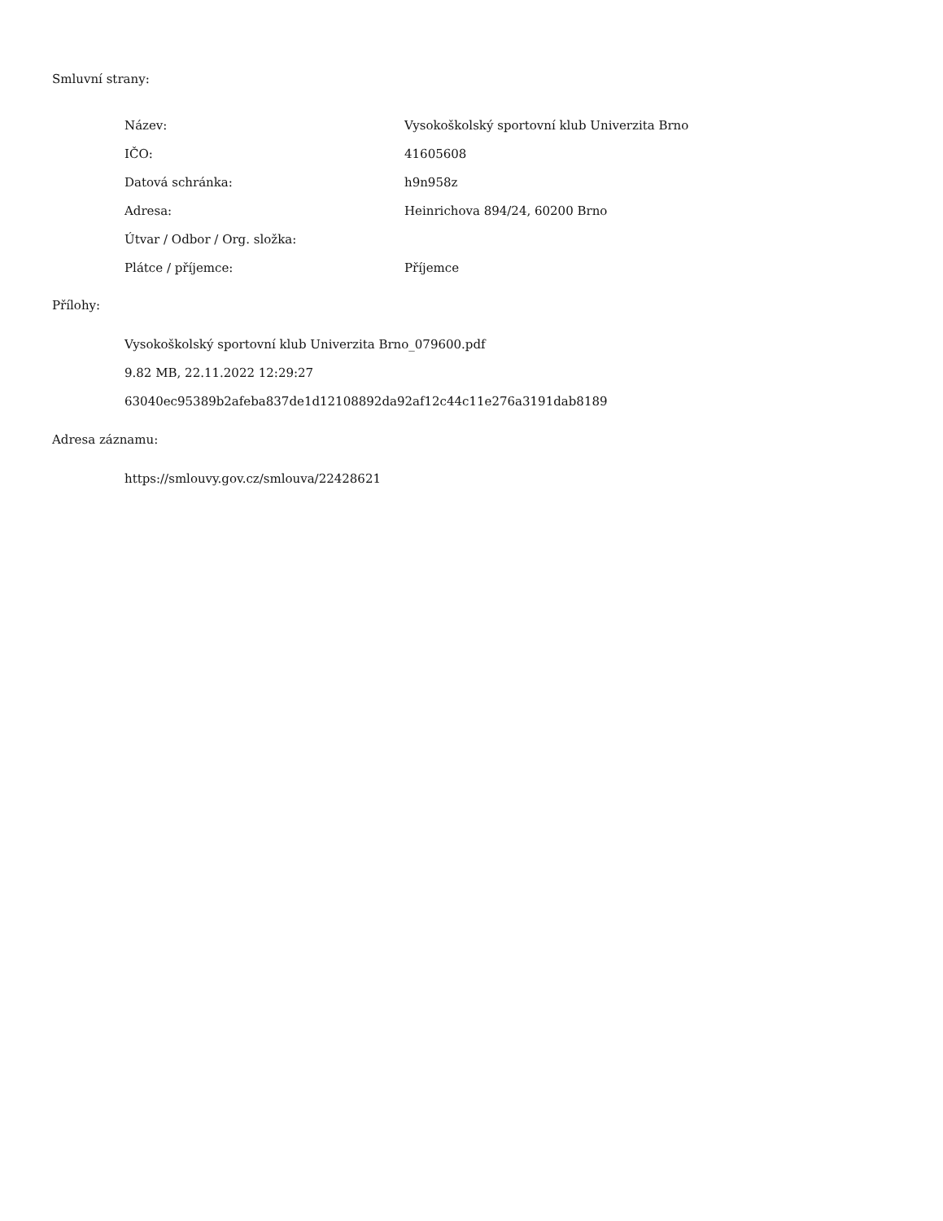Smluvní strany:
| Název: | Vysokoškolský sportovní klub Univerzita Brno |
| IČO: | 41605608 |
| Datová schránka: | h9n958z |
| Adresa: | Heinrichova 894/24, 60200 Brno |
| Útvar / Odbor / Org. složka: | |
| Plátce / příjemce: | Příjemce |
Přílohy:
Vysokoškolský sportovní klub Univerzita Brno_079600.pdf
9.82 MB, 22.11.2022 12:29:27
63040ec95389b2afeba837de1d12108892da92af12c44c11e276a3191dab8189
Adresa záznamu:
https://smlouvy.gov.cz/smlouva/22428621